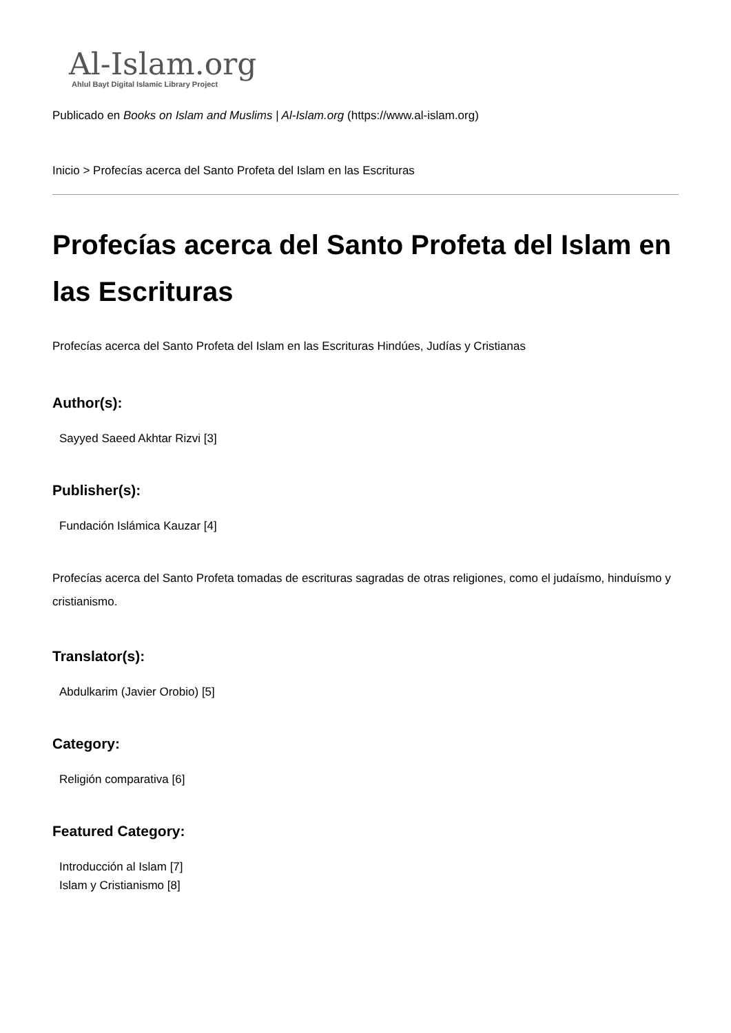Al-Islam.org
Ahlul Bayt Digital Islamic Library Project
Publicado en Books on Islam and Muslims | Al-Islam.org (https://www.al-islam.org)
Inicio > Profecías acerca del Santo Profeta del Islam en las Escrituras
Profecías acerca del Santo Profeta del Islam en las Escrituras
Profecías acerca del Santo Profeta del Islam en las Escrituras Hindúes, Judías y Cristianas
Author(s):
Sayyed Saeed Akhtar Rizvi [3]
Publisher(s):
Fundación Islámica Kauzar [4]
Profecías acerca del Santo Profeta tomadas de escrituras sagradas de otras religiones, como el judaísmo, hinduísmo y cristianismo.
Translator(s):
Abdulkarim (Javier Orobio) [5]
Category:
Religión comparativa [6]
Featured Category:
Introducción al Islam [7]
Islam y Cristianismo [8]